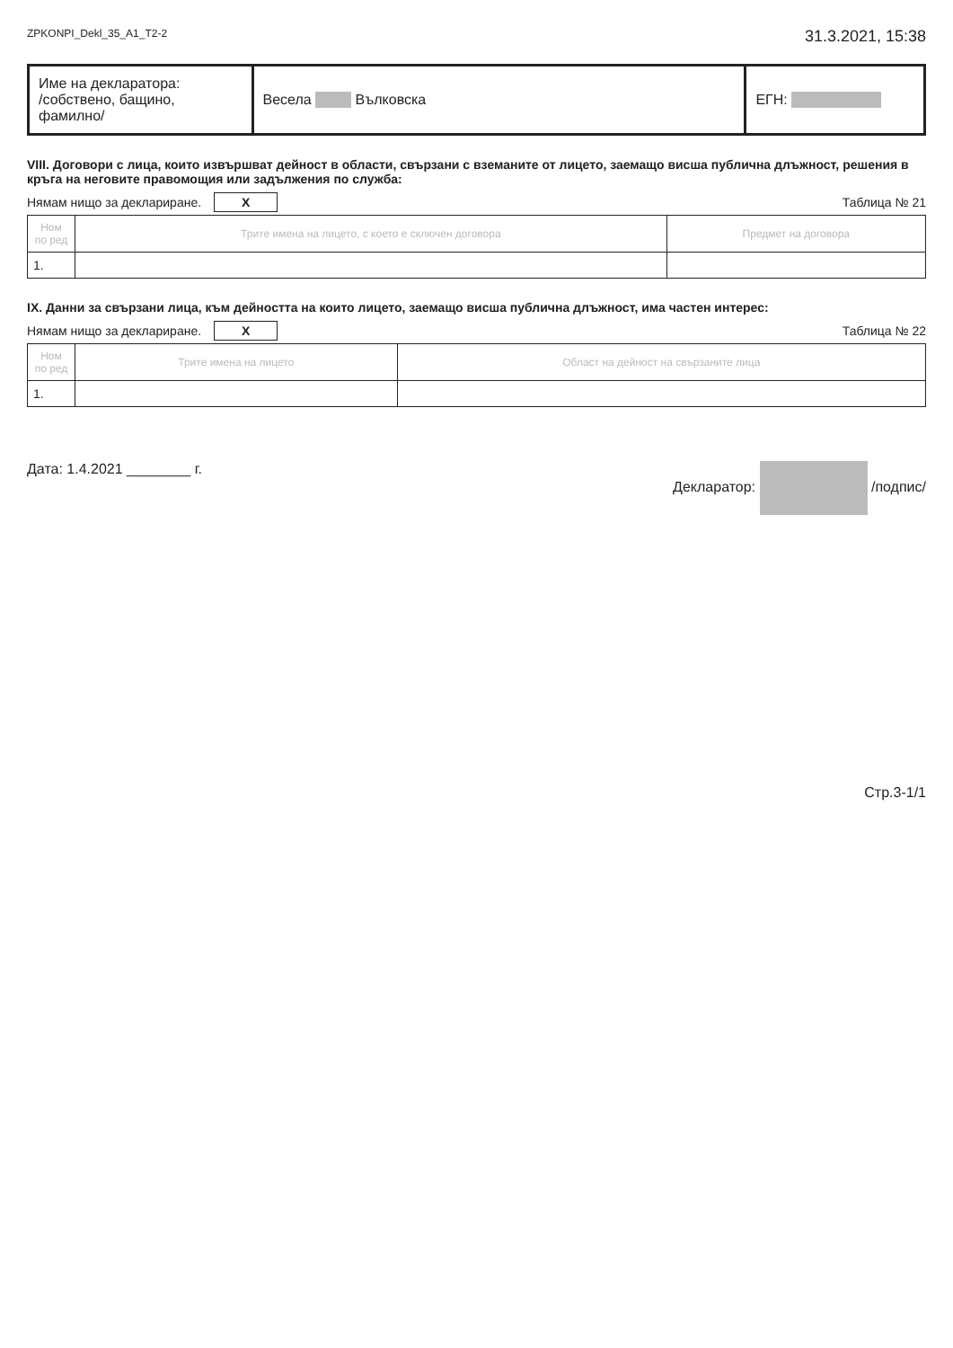ZPKONPI_Dekl_35_A1_T2-2 31.3.2021, 15:38
| Име на декларатора: /собствено, бащино, фамилно/ | Весела Вълковска | ЕГН: |
VIII. Договори с лица, които извършват дейност в области, свързани с вземаните от лицето, заемащо висша публична длъжност, решения в кръга на неговите правомощия или задължения по служба:
Нямам нищо за деклариране. X Таблица № 21
| Ном по ред | Трите имена на лицето, с което е сключен договора | Предмет на договора |
| --- | --- | --- |
| 1. | | |
IX. Данни за свързани лица, към дейността на които лицето, заемащо висша публична длъжност, има частен интерес:
Нямам нищо за деклариране. X Таблица № 22
| Ном по ред | Трите имена на лицето | Област на дейност на свързаните лица |
| --- | --- | --- |
| 1. | | |
Дата: 1.4.2021 ________ г. Декларатор: /подпис/
Стр.3-1/1